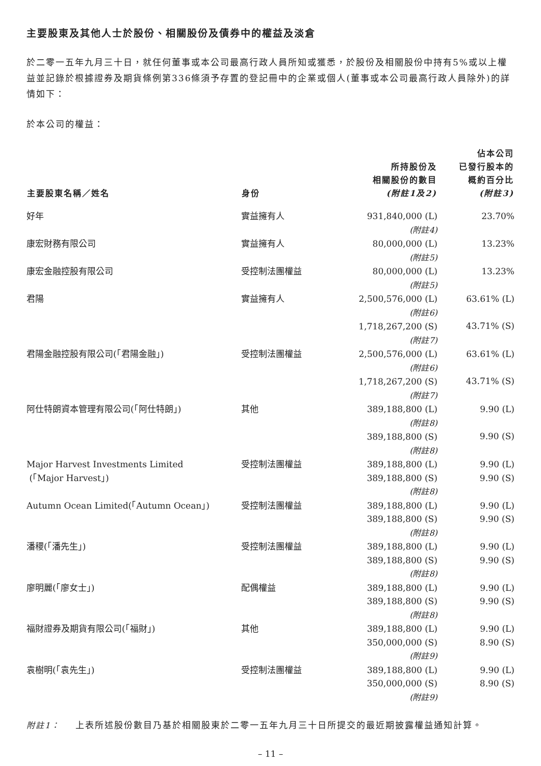主要股東及其他人士於股份、相關股份及債券中的權益及淡倉
於二零一五年九月三十日，就任何董事或本公司最高行政人員所知或獲悉，於股份及相關股份中持有5%或以上權益並記錄於根據證券及期貨條例第336條須予存置的登記冊中的企業或個人(董事或本公司最高行政人員除外)的詳情如下：
於本公司的權益：
| 主要股東名稱／姓名 | 身份 | 所持股份及 相關股份的數目 (附註1及2) | 佔本公司 已發行股本的 概約百分比 (附註3) |
| --- | --- | --- | --- |
| 好年 | 實益擁有人 | 931,840,000 (L) (附註4) | 23.70% |
| 康宏財務有限公司 | 實益擁有人 | 80,000,000 (L) (附註5) | 13.23% |
| 康宏金融控股有限公司 | 受控制法團權益 | 80,000,000 (L) (附註5) | 13.23% |
| 君陽 | 實益擁有人 | 2,500,576,000 (L) (附註6) 1,718,267,200 (S) (附註7) | 63.61% (L) 43.71% (S) |
| 君陽金融控股有限公司(「君陽金融」) | 受控制法團權益 | 2,500,576,000 (L) (附註6) 1,718,267,200 (S) (附註7) | 63.61% (L) 43.71% (S) |
| 阿仕特朗資本管理有限公司(「阿仕特朗」) | 其他 | 389,188,800 (L) (附註8) 389,188,800 (S) (附註8) | 9.90 (L) 9.90 (S) |
| Major Harvest Investments Limited (「Major Harvest」) | 受控制法團權益 | 389,188,800 (L) 389,188,800 (S) (附註8) | 9.90 (L) 9.90 (S) |
| Autumn Ocean Limited(「Autumn Ocean」) | 受控制法團權益 | 389,188,800 (L) 389,188,800 (S) (附註8) | 9.90 (L) 9.90 (S) |
| 潘稷(「潘先生」) | 受控制法團權益 | 389,188,800 (L) 389,188,800 (S) (附註8) | 9.90 (L) 9.90 (S) |
| 廖明麗(「廖女士」) | 配偶權益 | 389,188,800 (L) 389,188,800 (S) (附註8) | 9.90 (L) 9.90 (S) |
| 福財證券及期貨有限公司(「福財」) | 其他 | 389,188,800 (L) 350,000,000 (S) (附註9) | 9.90 (L) 8.90 (S) |
| 袁樹明(「袁先生」) | 受控制法團權益 | 389,188,800 (L) 350,000,000 (S) (附註9) | 9.90 (L) 8.90 (S) |
附註1： 上表所述股份數目乃基於相關股東於二零一五年九月三十日所提交的最近期披露權益通知計算。
– 11 –